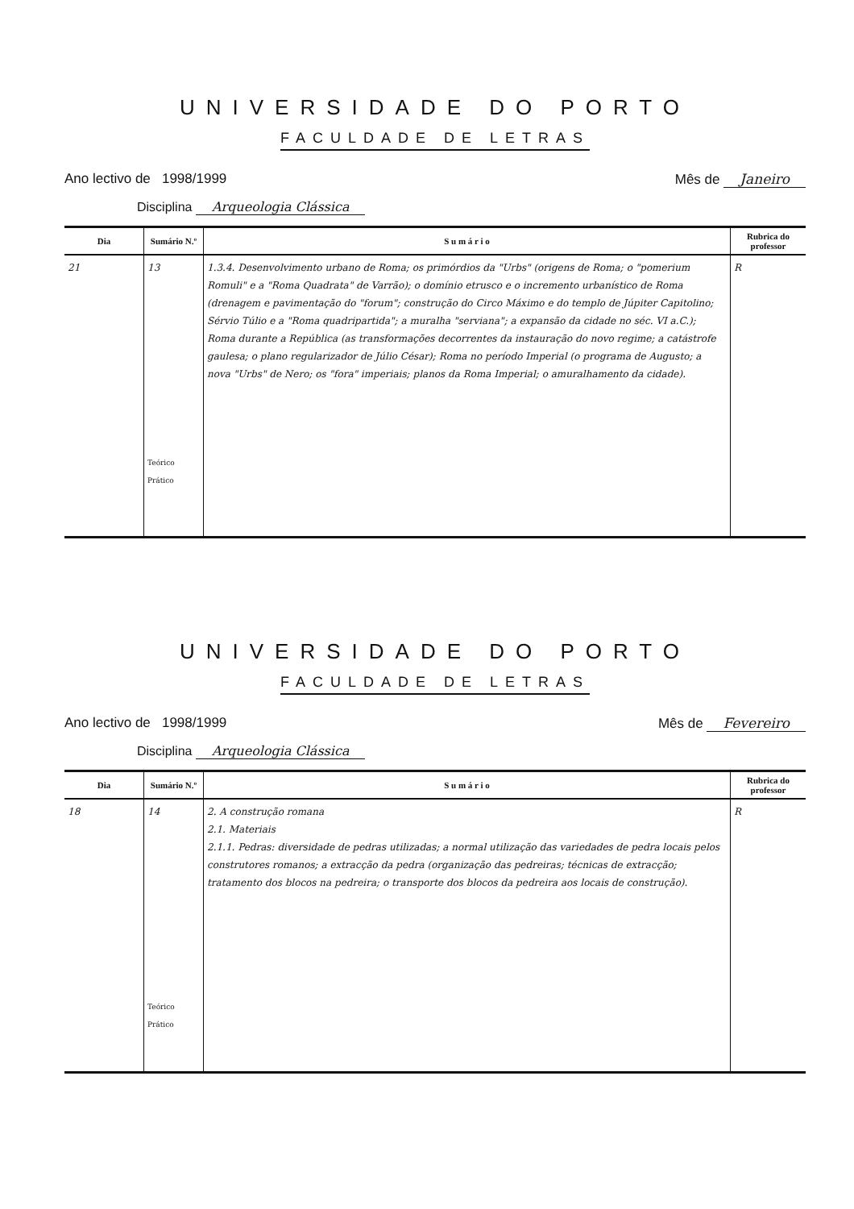UNIVERSIDADE DO PORTO
FACULDADE DE LETRAS
Ano lectivo de 1998/1999 Mês de Janeiro
Disciplina Arqueologia Clássica
| Dia | Sumário N.º | S u m á r i o | Rubrica do professor |
| --- | --- | --- | --- |
| 21 | 13 Teórico Prático | 1.3.4. Desenvolvimento urbano de Roma; os primórdios da "Urbs" (origens de Roma; o "pomerium Romuli" e a "Roma Quadrata" de Varrão); o domínio etrusco e o incremento urbanístico de Roma (drenagem e pavimentação do "forum"; construção do Circo Máximo e do templo de Júpiter Capitolino; Sérvio Túlio e a "Roma quadripartida"; a muralha "serviana"; a expansão da cidade no séc. VI a.C.); Roma durante a República (as transformações decorrentes da instauração do novo regime; a catástrofe gaulesa; o plano regularizador de Júlio César); Roma no período Imperial (o programa de Augusto; a nova "Urbs" de Nero; os "fora" imperiais; planos da Roma Imperial; o amuralhamento da cidade). | R |
UNIVERSIDADE DO PORTO
FACULDADE DE LETRAS
Ano lectivo de 1998/1999 Mês de Fevereiro
Disciplina Arqueologia Clássica
| Dia | Sumário N.º | S u m á r i o | Rubrica do professor |
| --- | --- | --- | --- |
| 18 | 14 Teórico Prático | 2. A construção romana 2.1. Materiais 2.1.1. Pedras: diversidade de pedras utilizadas; a normal utilização das variedades de pedra locais pelos construtores romanos; a extracção da pedra (organização das pedreiras; técnicas de extracção; tratamento dos blocos na pedreira; o transporte dos blocos da pedreira aos locais de construção). | R |